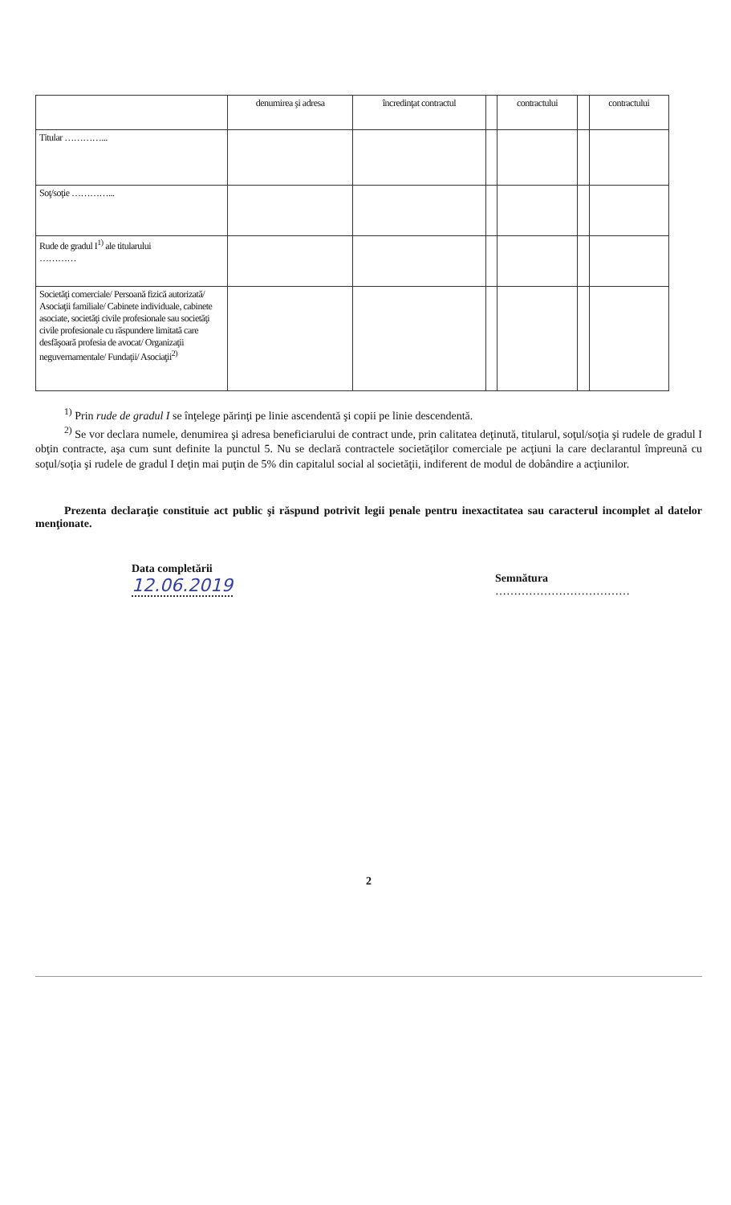| | denumirea şi adresa | încredinţat contractul | | contractului | | contractului |
| --- | --- | --- | --- | --- | --- | --- |
| Titular …………... | | | | | | |
| Soţ/soţie …………... | | | | | | |
| Rude de gradul I<sup>1)</sup> ale titularului ………… | | | | | | |
| Societăţi comerciale/ Persoană fizică autorizată/ Asociaţii familiale/ Cabinete individuale, cabinete asociate, societăţi civile profesionale sau societăţi civile profesionale cu răspundere limitată care desfăşoară profesia de avocat/ Organizaţii neguvernamentale/ Fundaţii/ Asociaţii<sup>2)</sup> | | | | | | |
<sup>1)</sup> Prin rude de gradul I se înţelege părinţi pe linie ascendentă şi copii pe linie descendentă.
<sup>2)</sup> Se vor declara numele, denumirea şi adresa beneficiarului de contract unde, prin calitatea deţinută, titularul, soţul/soţia şi rudele de gradul I obţin contracte, aşa cum sunt definite la punctul 5. Nu se declară contractele societăţilor comerciale pe acţiuni la care declarantul împreună cu soţul/soţia şi rudele de gradul I deţin mai puţin de 5% din capitalul social al societăţii, indiferent de modul de dobândire a acţiunilor.
Prezenta declaraţie constituie act public şi răspund potrivit legii penale pentru inexactitatea sau caracterul incomplet al datelor menţionate.
Data completării
12.06.2019
Semnătura
………………………………
2